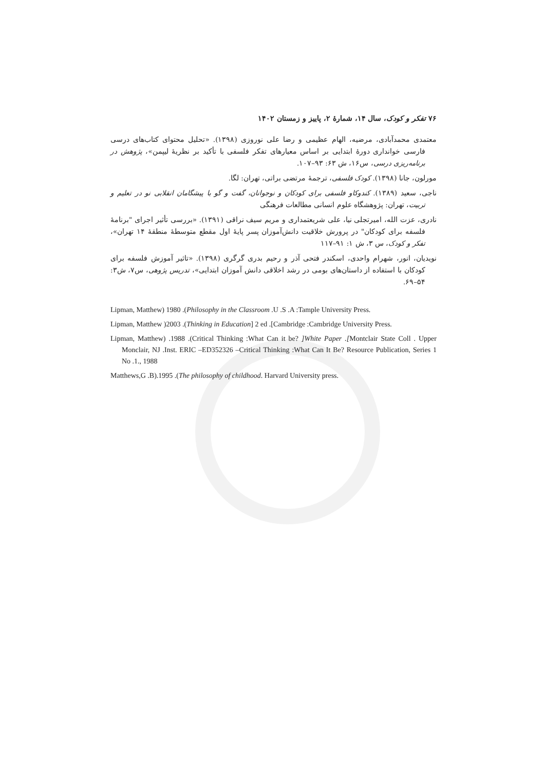۷۶ تفکر و کودک، سال ۱۴، شمارهٔ ۲، پاییز و زمستان ۱۴۰۲
معتمدی محمدآبادی، مرضیه، الهام عظیمی و رضا علی نوروزی (۱۳۹۸). «تحلیل محتوای کتاب‌های درسی فارسی خوانداری دورهٔ ابتدایی بر اساس معیارهای تفکر فلسفی با تأکید بر نظریهٔ لیپمن»، پژوهش در برنامه‌ریزی درسی، س۱۶، ش ۶۳: ۹۳–۱۰۷.
مورلون، جانا (۱۳۹۸). کودک فلسفی، ترجمهٔ مرتضی براتی، تهران: لگا.
ناجی، سعید (۱۳۸۹). کندوکاو فلسفی برای کودکان و نوجوانان، گفت و گو با پیشگامان انقلابی نو در تعلیم و تربیت، تهران: پژوهشگاه علوم انسانی مطالعات فرهنگی
نادری، عزت الله، امیرتجلی نیا، علی شریعتمداری و مریم سیف نراقی (۱۳۹۱). «بررسی تأثیر اجرای "برنامهٔ فلسفه برای کودکان" در پرورش خلاقیت دانش‌آموزان پسر پایهٔ اول مقطع متوسطهٔ منطقهٔ ۱۴ تهران»، تفکر و کودک، س ۳، ش ۱: ۹۱–۱۱۷
نویدیان، انور، شهرام واحدی، اسکندر فتحی آذر و رحیم بدری گرگری (۱۳۹۸). «تاثیر آموزش فلسفه برای کودکان با استفاده از داستان‌های بومی در رشد اخلاقی دانش آموزان ابتدایی»، تدریس پژوهی، س۷، ش۳: ۵۴–۶۹.
Lipman, Matthew) 1980 .(Philosophy in the Classroom .U .S .A :Tample University Press.
Lipman, Matthew )2003 .(Thinking in Education] 2 ed .[Cambridge :Cambridge University Press.
Lipman, Matthew) .1988 .(Critical Thinking :What Can it be? ]White Paper .[Montclair State Coll . Upper Monclair, NJ .Inst. ERIC –ED352326 –Critical Thinking :What Can It Be? Resource Publication, Series 1 No .1., 1988
Matthews,G .B).1995 .(The philosophy of childhood. Harvard University press.